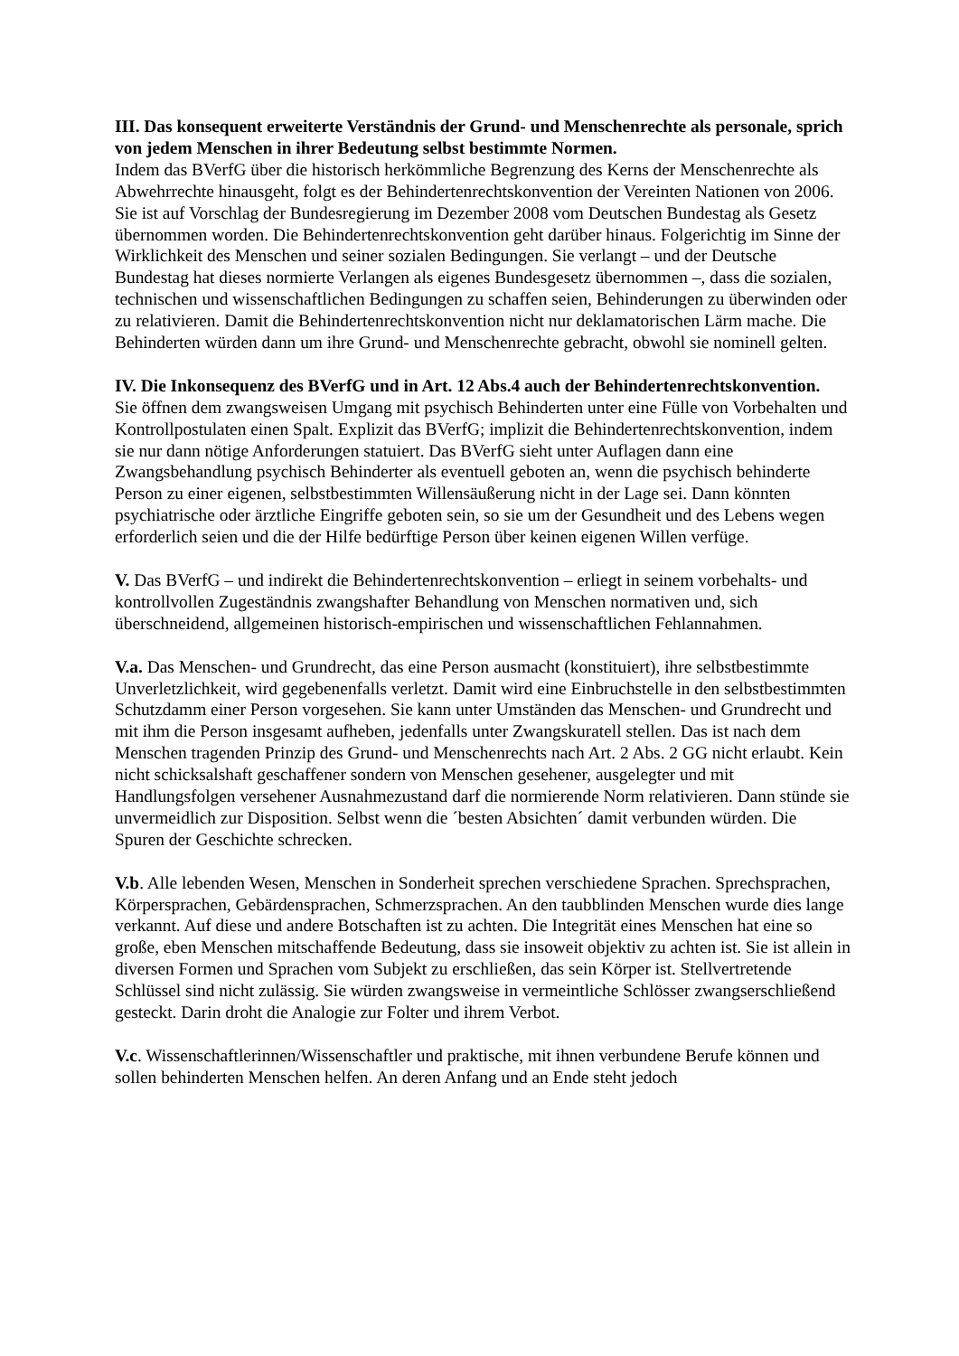III. Das konsequent erweiterte Verständnis der Grund- und Menschenrechte als personale, sprich von jedem Menschen in ihrer Bedeutung selbst bestimmte Normen.
Indem das BVerfG über die historisch herkömmliche Begrenzung des Kerns der Menschenrechte als Abwehrrechte hinausgeht, folgt es der Behindertenrechtskonvention der Vereinten Nationen von 2006. Sie ist auf Vorschlag der Bundesregierung im Dezember 2008 vom Deutschen Bundestag als Gesetz übernommen worden. Die Behindertenrechtskonvention geht darüber hinaus. Folgerichtig im Sinne der Wirklichkeit des Menschen und seiner sozialen Bedingungen. Sie verlangt – und der Deutsche Bundestag hat dieses normierte Verlangen als eigenes Bundesgesetz übernommen –, dass die sozialen, technischen und wissenschaftlichen Bedingungen zu schaffen seien, Behinderungen zu überwinden oder zu relativieren. Damit die Behindertenrechtskonvention nicht nur deklamatorischen Lärm mache. Die Behinderten würden dann um ihre Grund- und Menschenrechte gebracht, obwohl sie nominell gelten.
IV. Die Inkonsequenz des BVerfG und in Art. 12 Abs.4 auch der Behindertenrechtskonvention.
Sie öffnen dem zwangsweisen Umgang mit psychisch Behinderten unter eine Fülle von Vorbehalten und Kontrollpostulaten einen Spalt. Explizit das BVerfG; implizit die Behindertenrechtskonvention, indem sie nur dann nötige Anforderungen statuiert. Das BVerfG sieht unter Auflagen dann eine Zwangsbehandlung psychisch Behinderter als eventuell geboten an, wenn die psychisch behinderte Person zu einer eigenen, selbstbestimmten Willensäußerung nicht in der Lage sei. Dann könnten psychiatrische oder ärztliche Eingriffe geboten sein, so sie um der Gesundheit und des Lebens wegen erforderlich seien und die der Hilfe bedürftige Person über keinen eigenen Willen verfüge.
V. Das BVerfG – und indirekt die Behindertenrechtskonvention – erliegt in seinem vorbehalts- und kontrollvollen Zugeständnis zwangshafter Behandlung von Menschen normativen und, sich überschneidend, allgemeinen historisch-empirischen und wissenschaftlichen Fehlannahmen.
V.a. Das Menschen- und Grundrecht, das eine Person ausmacht (konstituiert), ihre selbstbestimmte Unverletzlichkeit, wird gegebenenfalls verletzt. Damit wird eine Einbruchstelle in den selbstbestimmten Schutzdamm einer Person vorgesehen. Sie kann unter Umständen das Menschen- und Grundrecht und mit ihm die Person insgesamt aufheben, jedenfalls unter Zwangskuratell stellen. Das ist nach dem Menschen tragenden Prinzip des Grund- und Menschenrechts nach Art. 2 Abs. 2 GG nicht erlaubt. Kein nicht schicksalshaft geschaffener sondern von Menschen gesehener, ausgelegter und mit Handlungsfolgen versehener Ausnahmezustand darf die normierende Norm relativieren. Dann stünde sie unvermeidlich zur Disposition. Selbst wenn die ´besten Absichten´ damit verbunden würden. Die Spuren der Geschichte schrecken.
V.b. Alle lebenden Wesen, Menschen in Sonderheit sprechen verschiedene Sprachen. Sprechsprachen, Körpersprachen, Gebärdensprachen, Schmerzsprachen. An den taubblinden Menschen wurde dies lange verkannt. Auf diese und andere Botschaften ist zu achten. Die Integrität eines Menschen hat eine so große, eben Menschen mitschaffende Bedeutung, dass sie insoweit objektiv zu achten ist. Sie ist allein in diversen Formen und Sprachen vom Subjekt zu erschließen, das sein Körper ist. Stellvertretende Schlüssel sind nicht zulässig. Sie würden zwangsweise in vermeintliche Schlösser zwangserschließend gesteckt. Darin droht die Analogie zur Folter und ihrem Verbot.
V.c. Wissenschaftlerinnen/Wissenschaftler und praktische, mit ihnen verbundene Berufe können und sollen behinderten Menschen helfen. An deren Anfang und an Ende steht jedoch